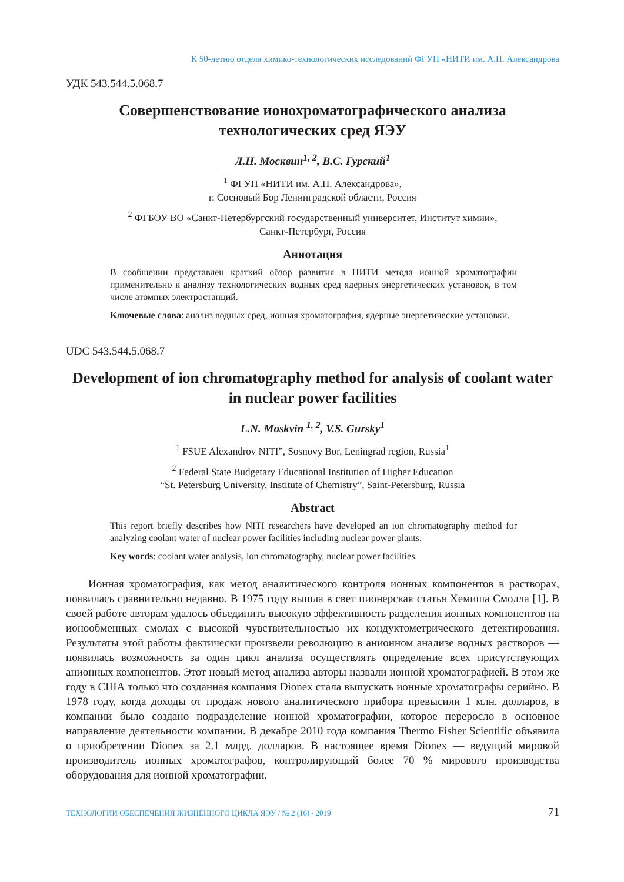К 50-летию отдела химико-технологических исследований ФГУП «НИТИ им. А.П. Александрова
УДК 543.544.5.068.7
Совершенствование ионохроматографического анализа технологических сред ЯЭУ
Л.Н. Москвин<sup>1, 2</sup>, В.С. Гурский<sup>1</sup>
<sup>1</sup> ФГУП «НИТИ им. А.П. Александрова»,
г. Сосновый Бор Ленинградской области, Россия
<sup>2</sup> ФГБОУ ВО «Санкт-Петербургский государственный университет, Институт химии»,
Санкт-Петербург, Россия
Аннотация
В сообщении представлен краткий обзор развития в НИТИ метода ионной хроматографии применительно к анализу технологических водных сред ядерных энергетических установок, в том числе атомных электростанций.
Ключевые слова: анализ водных сред, ионная хроматография, ядерные энергетические установки.
UDC 543.544.5.068.7
Development of ion chromatography method for analysis of coolant water in nuclear power facilities
L.N. Moskvin <sup>1, 2</sup>, V.S. Gursky<sup>1</sup>
<sup>1</sup> FSUE Alexandrov NITI”, Sosnovy Bor, Leningrad region, Russia<sup>1</sup>
<sup>2</sup> Federal State Budgetary Educational Institution of Higher Education
“St. Petersburg University, Institute of Chemistry”, Saint-Petersburg, Russia
Abstract
This report briefly describes how NITI researchers have developed an ion chromatography method for analyzing coolant water of nuclear power facilities including nuclear power plants.
Key words: coolant water analysis, ion chromatography, nuclear power facilities.
Ионная хроматография, как метод аналитического контроля ионных компонентов в растворах, появилась сравнительно недавно. В 1975 году вышла в свет пионерская статья Хемиша Смолла [1]. В своей работе авторам удалось объединить высокую эффективность разделения ионных компонентов на ионообменных смолах с высокой чувствительностью их кондуктометрического детектирования. Результаты этой работы фактически произвели революцию в анионном анализе водных растворов — появилась возможность за один цикл анализа осуществлять определение всех присутствующих анионных компонентов. Этот новый метод анализа авторы назвали ионной хроматографией. В этом же году в США только что созданная компания Dionex стала выпускать ионные хроматографы серийно. В 1978 году, когда доходы от продаж нового аналитического прибора превысили 1 млн. долларов, в компании было создано подразделение ионной хроматографии, которое переросло в основное направление деятельности компании. В декабре 2010 года компания Thermo Fisher Scientific объявила о приобретении Dionex за 2.1 млрд. долларов. В настоящее время Dionex — ведущий мировой производитель ионных хроматографов, контролирующий более 70 % мирового производства оборудования для ионной хроматографии.
ТЕХНОЛОГИИ ОБЕСПЕЧЕНИЯ ЖИЗНЕННОГО ЦИКЛА ЯЭУ / № 2 (16) / 2019 71